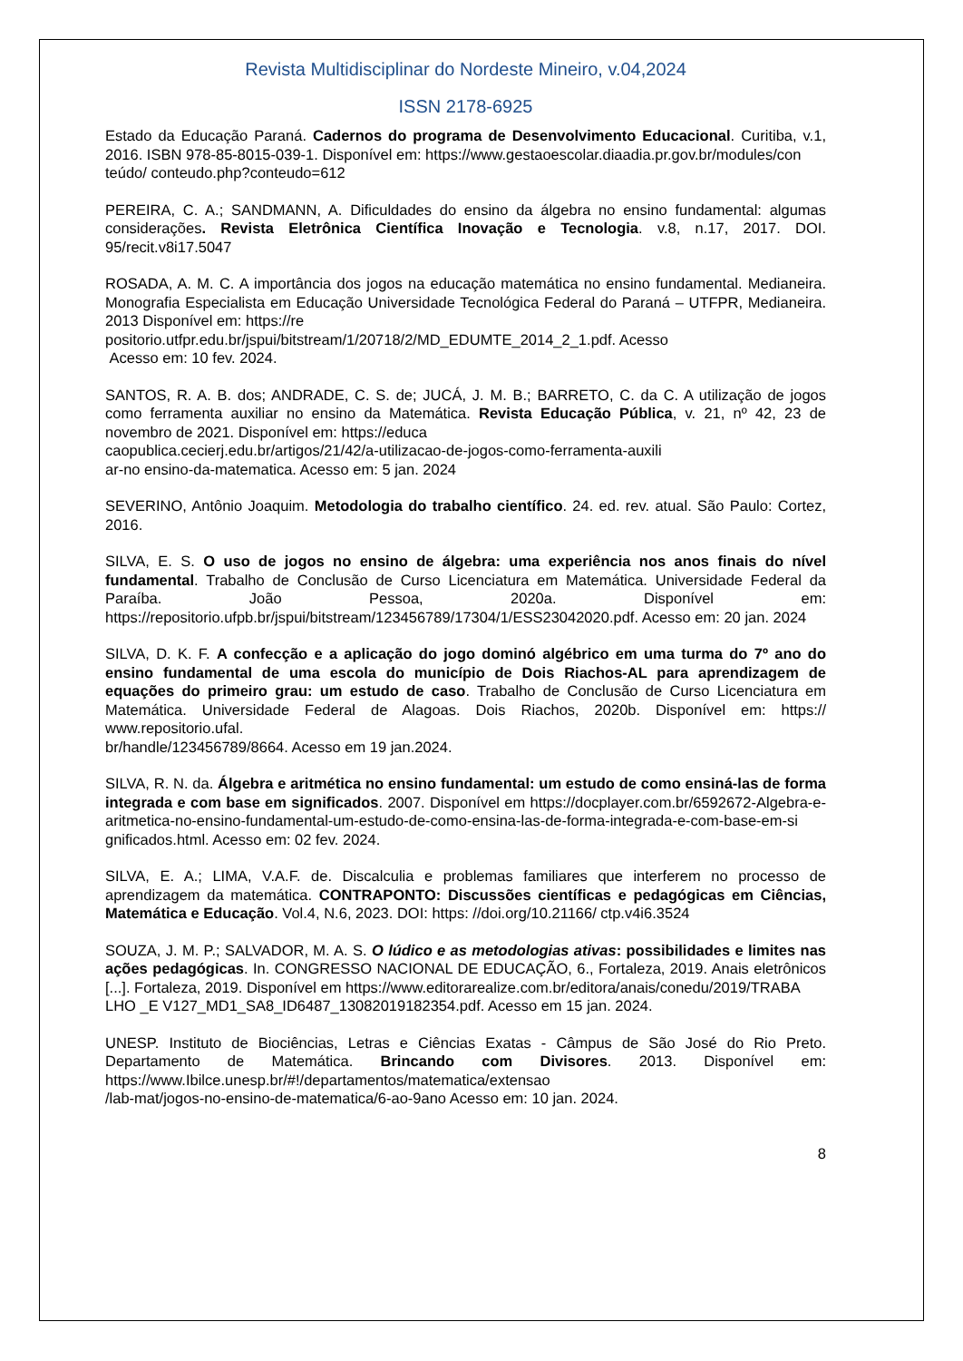Revista Multidisciplinar do Nordeste Mineiro, v.04,2024
ISSN 2178-6925
Estado da Educação Paraná. Cadernos do programa de Desenvolvimento Educacional. Curitiba, v.1, 2016. ISBN 978-85-8015-039-1. Disponível em: https://www.gestaoescolar.diaadia.pr.gov.br/modules/con
teúdo/ conteudo.php?conteudo=612
PEREIRA, C. A.; SANDMANN, A. Dificuldades do ensino da álgebra no ensino fundamental: algumas considerações. Revista Eletrônica Científica Inovação e Tecnologia. v.8, n.17, 2017. DOI. 95/recit.v8i17.5047
ROSADA, A. M. C. A importância dos jogos na educação matemática no ensino fundamental. Medianeira. Monografia Especialista em Educação Universidade Tecnológica Federal do Paraná – UTFPR, Medianeira. 2013 Disponível em: https://re
positorio.utfpr.edu.br/jspui/bitstream/1/20718/2/MD_EDUMTE_2014_2_1.pdf. Acesso
Acesso em: 10 fev. 2024.
SANTOS, R. A. B. dos; ANDRADE, C. S. de; JUCÁ, J. M. B.; BARRETO, C. da C. A utilização de jogos como ferramenta auxiliar no ensino da Matemática. Revista Educação Pública, v. 21, nº 42, 23 de novembro de 2021. Disponível em: https://educa
caopublica.cecierj.edu.br/artigos/21/42/a-utilizacao-de-jogos-como-ferramenta-auxili
ar-no ensino-da-matematica. Acesso em: 5 jan. 2024
SEVERINO, Antônio Joaquim. Metodologia do trabalho científico. 24. ed. rev. atual. São Paulo: Cortez, 2016.
SILVA, E. S. O uso de jogos no ensino de álgebra: uma experiência nos anos finais do nível fundamental. Trabalho de Conclusão de Curso Licenciatura em Matemática. Universidade Federal da Paraíba. João Pessoa, 2020a. Disponível em: https://repositorio.ufpb.br/jspui/bitstream/123456789/17304/1/ESS23042020.pdf. Acesso em: 20 jan. 2024
SILVA, D. K. F. A confecção e a aplicação do jogo dominó algébrico em uma turma do 7º ano do ensino fundamental de uma escola do município de Dois Riachos-AL para aprendizagem de equações do primeiro grau: um estudo de caso. Trabalho de Conclusão de Curso Licenciatura em Matemática. Universidade Federal de Alagoas. Dois Riachos, 2020b. Disponível em: https:// www.repositorio.ufal.
br/handle/123456789/8664. Acesso em 19 jan.2024.
SILVA, R. N. da. Álgebra e aritmética no ensino fundamental: um estudo de como ensiná-las de forma integrada e com base em significados. 2007. Disponível em https://docplayer.com.br/6592672-Algebra-e-aritmetica-no-ensino-fundamental-um-estudo-de-como-ensina-las-de-forma-integrada-e-com-base-em-si
gnificados.html. Acesso em: 02 fev. 2024.
SILVA, E. A.; LIMA, V.A.F. de. Discalculia e problemas familiares que interferem no processo de aprendizagem da matemática. CONTRAPONTO: Discussões científicas e pedagógicas em Ciências, Matemática e Educação. Vol.4, N.6, 2023. DOI: https: //doi.org/10.21166/ ctp.v4i6.3524
SOUZA, J. M. P.; SALVADOR, M. A. S. O lúdico e as metodologias ativas: possibilidades e limites nas ações pedagógicas. In. CONGRESSO NACIONAL DE EDUCAÇÃO, 6., Fortaleza, 2019. Anais eletrônicos [...]. Fortaleza, 2019. Disponível em https://www.editorarealize.com.br/editora/anais/conedu/2019/TRABA
LHO _E V127_MD1_SA8_ID6487_13082019182354.pdf. Acesso em 15 jan. 2024.
UNESP. Instituto de Biociências, Letras e Ciências Exatas - Câmpus de São José do Rio Preto. Departamento de Matemática. Brincando com Divisores. 2013. Disponível em: https://www.Ibilce.unesp.br/#!/departamentos/matematica/extensao
/lab-mat/jogos-no-ensino-de-matematica/6-ao-9ano Acesso em: 10 jan. 2024.
8